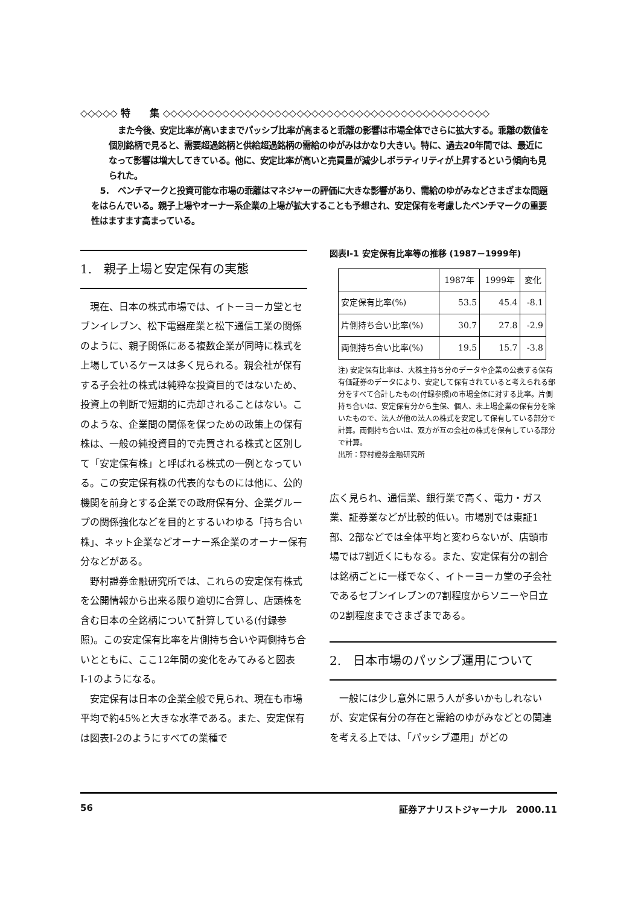◇◇◇◇◇ 特　　集 ◇◇◇◇◇◇◇◇◇◇◇◇◇◇◇◇◇◇◇◇◇◇◇◇◇◇◇◇◇◇◇◇◇◇◇◇◇◇◇◇◇◇◇◇
また今後、安定比率が高いままでパッシブ比率が高まると乖離の影響は市場全体でさらに拡大する。乖離の数値を個別銘柄で見ると、需要超過銘柄と供給超過銘柄の需給のゆがみはかなり大きい。特に、過去20年間では、最近になって影響は増大してきている。他に、安定比率が高いと売買量が減少しボラティリティが上昇するという傾向も見られた。
5.　ベンチマークと投資可能な市場の乖離はマネジャーの評価に大きな影響があり、需給のゆがみなどさまざまな問題をはらんでいる。親子上場やオーナー系企業の上場が拡大することも予想され、安定保有を考慮したベンチマークの重要性はますます高まっている。
1.　親子上場と安定保有の実態
現在、日本の株式市場では、イトーヨーカ堂とセブンイレブン、松下電器産業と松下通信工業の関係のように、親子関係にある複数企業が同時に株式を上場しているケースは多く見られる。親会社が保有する子会社の株式は純粋な投資目的ではないため、投資上の判断で短期的に売却されることはない。このような、企業間の関係を保つための政策上の保有株は、一般の純投資目的で売買される株式と区別して「安定保有株」と呼ばれる株式の一例となっている。この安定保有株の代表的なものには他に、公的機関を前身とする企業での政府保有分、企業グループの関係強化などを目的とするいわゆる「持ち合い株」、ネット企業などオーナー系企業のオーナー保有分などがある。
野村證券金融研究所では、これらの安定保有株式を公開情報から出来る限り適切に合算し、店頭株を含む日本の全銘柄について計算している(付録参照)。この安定保有比率を片側持ち合いや両側持ち合いとともに、ここ12年間の変化をみてみると図表Ⅰ-1のようになる。
安定保有は日本の企業全般で見られ、現在も市場平均で約45%と大きな水準である。また、安定保有は図表Ⅰ-2のようにすべての業種で
図表Ⅰ-1 安定保有比率等の推移 (1987－1999年)
| | 1987年 | 1999年 | 変化 |
| --- | --- | --- | --- |
| 安定保有比率(%) | 53.5 | 45.4 | -8.1 |
| 片側持ち合い比率(%) | 30.7 | 27.8 | -2.9 |
| 両側持ち合い比率(%) | 19.5 | 15.7 | -3.8 |
注) 安定保有比率は、大株主持ち分のデータや企業の公表する保有有価証券のデータにより、安定して保有されていると考えられる部分をすべて合計したもの(付録参照)の市場全体に対する比率。片側持ち合いは、安定保有分から生保、個人、未上場企業の保有分を除いたもので、法人が他の法人の株式を安定して保有している部分で計算。両側持ち合いは、双方が互の会社の株式を保有している部分で計算。
出所：野村證券金融研究所
広く見られ、通信業、銀行業で高く、電力・ガス業、証券業などが比較的低い。市場別では東証1部、2部などでは全体平均と変わらないが、店頭市場では7割近くにもなる。また、安定保有分の割合は銘柄ごとに一様でなく、イトーヨーカ堂の子会社であるセブンイレブンの7割程度からソニーや日立の2割程度までさまざまである。
2.　日本市場のパッシブ運用について
一般には少し意外に思う人が多いかもしれないが、安定保有分の存在と需給のゆがみなどとの関連を考える上では、「パッシブ運用」がどの
56 証券アナリストジャーナル　2000.11